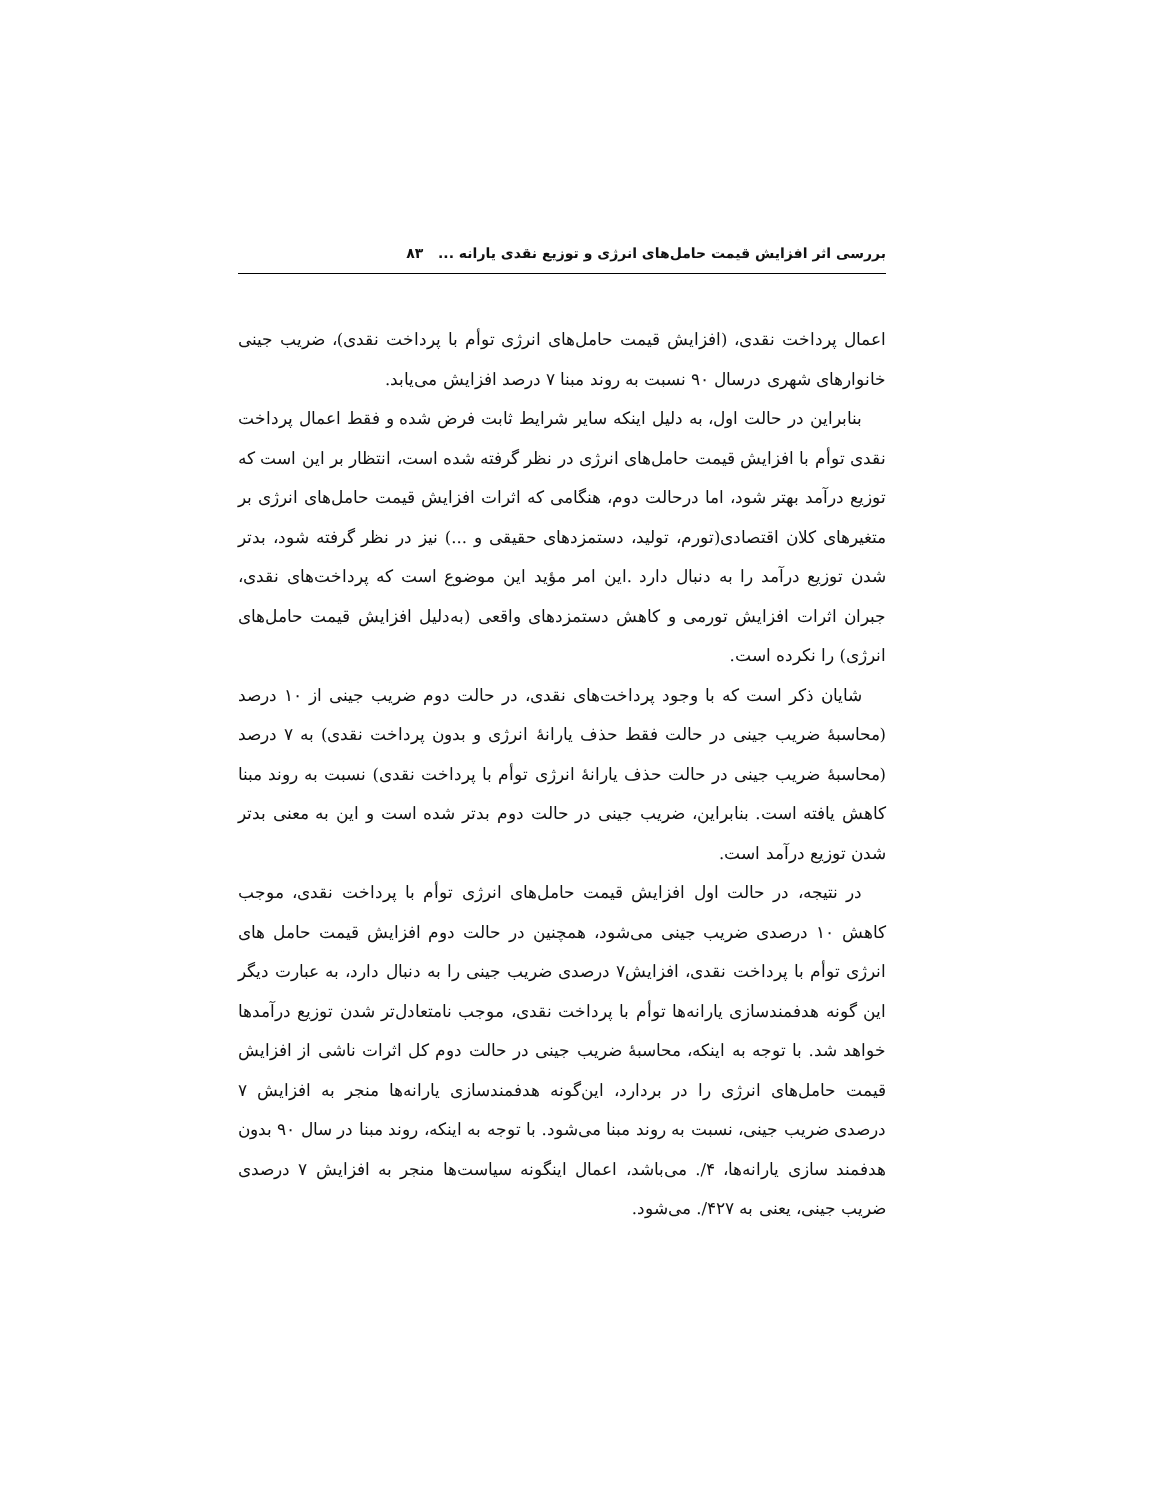بررسی اثر افزایش قیمت حامل‌های انرژی و توزیع نقدی یارانه ... ۸۳
اعمال پرداخت نقدی، (افزایش قیمت حامل‌های انرژی توأم با پرداخت نقدی)، ضریب جینی خانوارهای شهری درسال ۹۰ نسبت به روند مبنا ۷ درصد افزایش می‌یابد.
بنابراین در حالت اول، به دلیل اینکه سایر شرایط ثابت فرض شده و فقط اعمال پرداخت نقدی توأم با افزایش قیمت حامل‌های انرژی در نظر گرفته شده است، انتظار بر این است که توزیع درآمد بهتر شود، اما درحالت دوم، هنگامی که اثرات افزایش قیمت حامل‌های انرژی بر متغیرهای کلان اقتصادی(تورم، تولید، دستمزدهای حقیقی و ...) نیز در نظر گرفته شود، بدتر شدن توزیع درآمد را به دنبال دارد .این امر مؤید این موضوع است که پرداخت‌های نقدی، جبران اثرات افزایش تورمی و کاهش دستمزدهای واقعی (به‌دلیل افزایش قیمت حامل‌های انرژی) را نکرده است.
شایان ذکر است که با وجود پرداخت‌های نقدی، در حالت دوم ضریب جینی از ۱۰ درصد (محاسبهٔ ضریب جینی در حالت فقط حذف یارانهٔ انرژی و بدون پرداخت نقدی) به ۷ درصد (محاسبهٔ ضریب جینی در حالت حذف یارانهٔ انرژی توأم با پرداخت نقدی) نسبت به روند مبنا کاهش یافته است. بنابراین، ضریب جینی در حالت دوم بدتر شده است و این به معنی بدتر شدن توزیع درآمد است.
در نتیجه، در حالت اول افزایش قیمت حامل‌های انرژی توأم با پرداخت نقدی، موجب کاهش ۱۰ درصدی ضریب جینی می‌شود، همچنین در حالت دوم افزایش قیمت حامل های انرژی توأم با پرداخت نقدی، افزایش۷ درصدی ضریب جینی را به دنبال دارد، به عبارت دیگر این گونه هدفمندسازی یارانه‌ها توأم با پرداخت نقدی، موجب نامتعادل‌تر شدن توزیع درآمدها خواهد شد. با توجه به اینکه، محاسبهٔ ضریب جینی در حالت دوم کل اثرات ناشی از افزایش قیمت حامل‌های انرژی را در بردارد، این‌گونه هدفمندسازی یارانه‌ها منجر به افزایش ۷ درصدی ضریب جینی، نسبت به روند مبنا می‌شود. با توجه به اینکه، روند مبنا در سال ۹۰ بدون هدفمند سازی یارانه‌ها، ۴/. می‌باشد، اعمال اینگونه سیاست‌ها منجر به افزایش ۷ درصدی ضریب جینی، یعنی به ۴۲۷/. می‌شود.